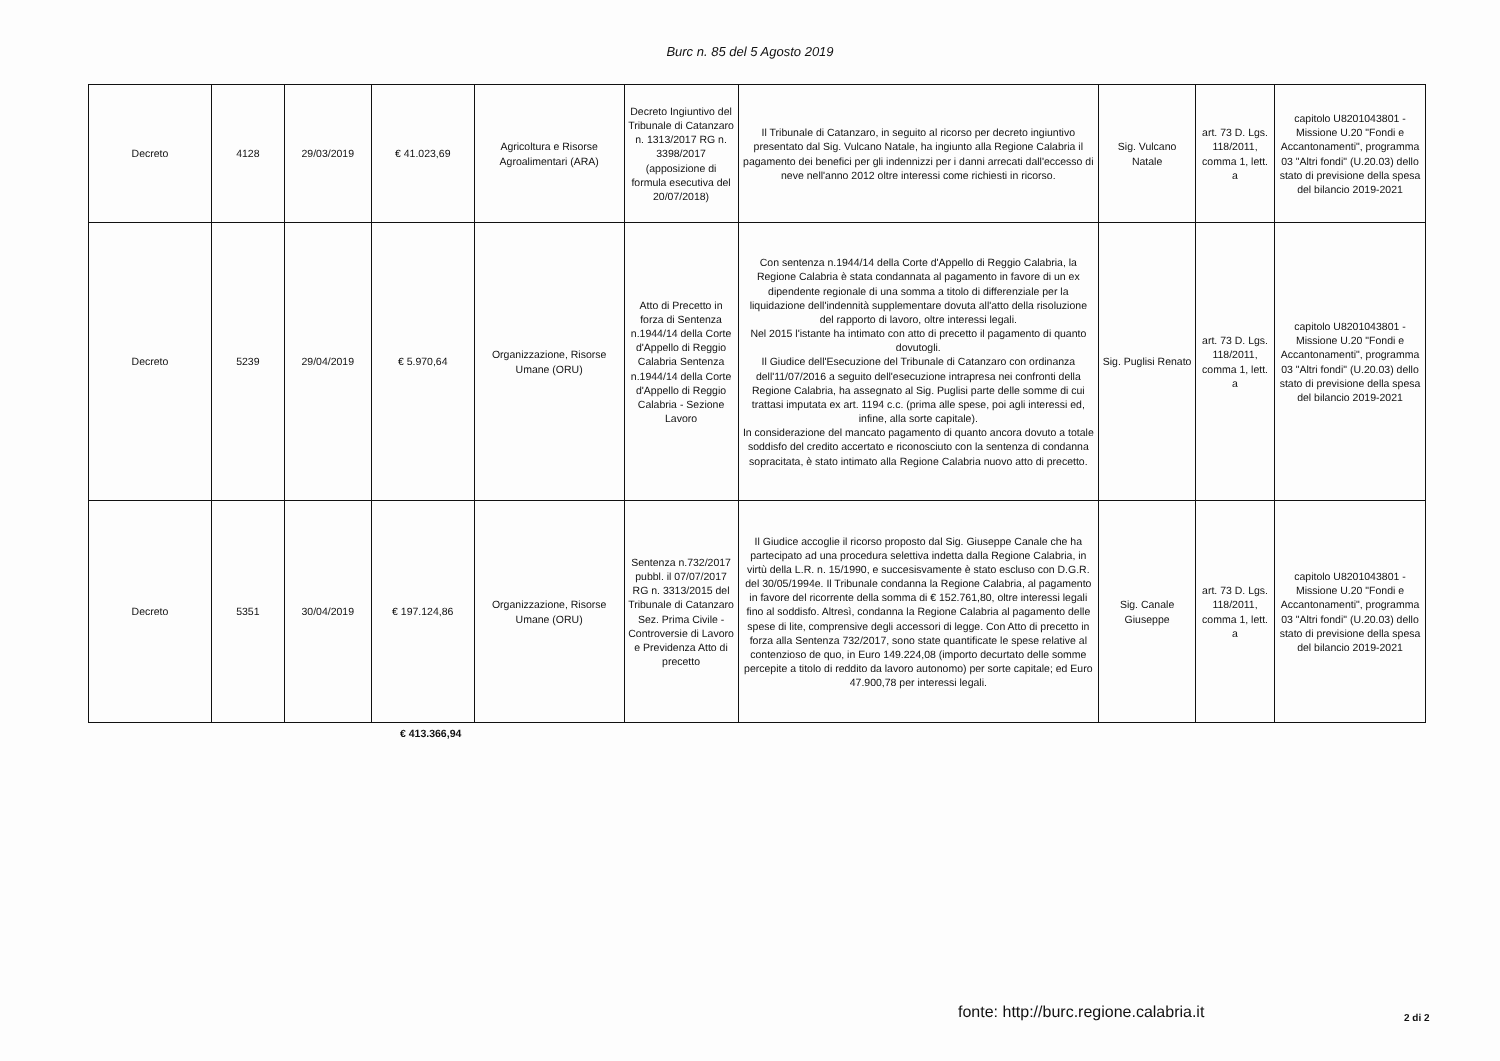Burc n. 85 del 5 Agosto 2019
| Decreto | 4128 | 29/03/2019 | € 41.023,69 | Agricoltura e Risorse Agroalimentari (ARA) | Decreto Ingiuntivo del Tribunale di Catanzaro n. 1313/2017 RG n. 3398/2017 (apposizione di formula esecutiva del 20/07/2018) | Il Tribunale di Catanzaro, in seguito al ricorso per decreto ingiuntivo presentato dal Sig. Vulcano Natale, ha ingiunto alla Regione Calabria il pagamento dei benefici per gli indennizzi per i danni arrecati dall'eccesso di neve nell'anno 2012 oltre interessi come richiesti in ricorso. | Sig. Vulcano Natale | art. 73 D. Lgs. 118/2011, comma 1, lett. a | capitolo U8201043801 - Missione U.20 "Fondi e Accantonamenti", programma 03 "Altri fondi" (U.20.03) dello stato di previsione della spesa del bilancio 2019-2021 |
| Decreto | 5239 | 29/04/2019 | € 5.970,64 | Organizzazione, Risorse Umane (ORU) | Atto di Precetto in forza di Sentenza n.1944/14 della Corte d'Appello di Reggio Calabria Sentenza n.1944/14 della Corte d'Appello di Reggio Calabria - Sezione Lavoro | Con sentenza n.1944/14 della Corte d'Appello di Reggio Calabria, la Regione Calabria è stata condannata al pagamento in favore di un ex dipendente regionale di una somma a titolo di differenziale per la liquidazione dell'indennità supplementare dovuta all'atto della risoluzione del rapporto di lavoro, oltre interessi legali. Nel 2015 l'istante ha intimato con atto di precetto il pagamento di quanto dovutogli. Il Giudice dell'Esecuzione del Tribunale di Catanzaro con ordinanza dell'11/07/2016 a seguito dell'esecuzione intrapresa nei confronti della Regione Calabria, ha assegnato al Sig. Puglisi parte delle somme di cui trattasi imputata ex art. 1194 c.c. (prima alle spese, poi agli interessi ed, infine, alla sorte capitale). In considerazione del mancato pagamento di quanto ancora dovuto a totale soddisfo del credito accertato e riconosciuto con la sentenza di condanna sopracitata, è stato intimato alla Regione Calabria nuovo atto di precetto. | Sig. Puglisi Renato | art. 73 D. Lgs. 118/2011, comma 1, lett. a | capitolo U8201043801 - Missione U.20 "Fondi e Accantonamenti", programma 03 "Altri fondi" (U.20.03) dello stato di previsione della spesa del bilancio 2019-2021 |
| Decreto | 5351 | 30/04/2019 | € 197.124,86 | Organizzazione, Risorse Umane (ORU) | Sentenza n.732/2017 pubbl. il 07/07/2017 RG n. 3313/2015 del Tribunale di Catanzaro Sez. Prima Civile - Controversie di Lavoro e Previdenza Atto di precetto | Il Giudice accoglie il ricorso proposto dal Sig. Giuseppe Canale che ha partecipato ad una procedura selettiva indetta dalla Regione Calabria, in virtù della L.R. n. 15/1990, e succesisvamente è stato escluso con D.G.R. del 30/05/1994e. Il Tribunale condanna la Regione Calabria, al pagamento in favore del ricorrente della somma di € 152.761,80, oltre interessi legali fino al soddisfo. Altresì, condanna la Regione Calabria al pagamento delle spese di lite, comprensive degli accessori di legge. Con Atto di precetto in forza alla Sentenza 732/2017, sono state quantificate le spese relative al contenzioso de quo, in Euro 149.224,08 (importo decurtato delle somme percepite a titolo di reddito da lavoro autonomo) per sorte capitale; ed Euro 47.900,78 per interessi legali. | Sig. Canale Giuseppe | art. 73 D. Lgs. 118/2011, comma 1, lett. a | capitolo U8201043801 - Missione U.20 "Fondi e Accantonamenti", programma 03 "Altri fondi" (U.20.03) dello stato di previsione della spesa del bilancio 2019-2021 |
€ 413.366,94
fonte: http://burc.regione.calabria.it
2 di 2